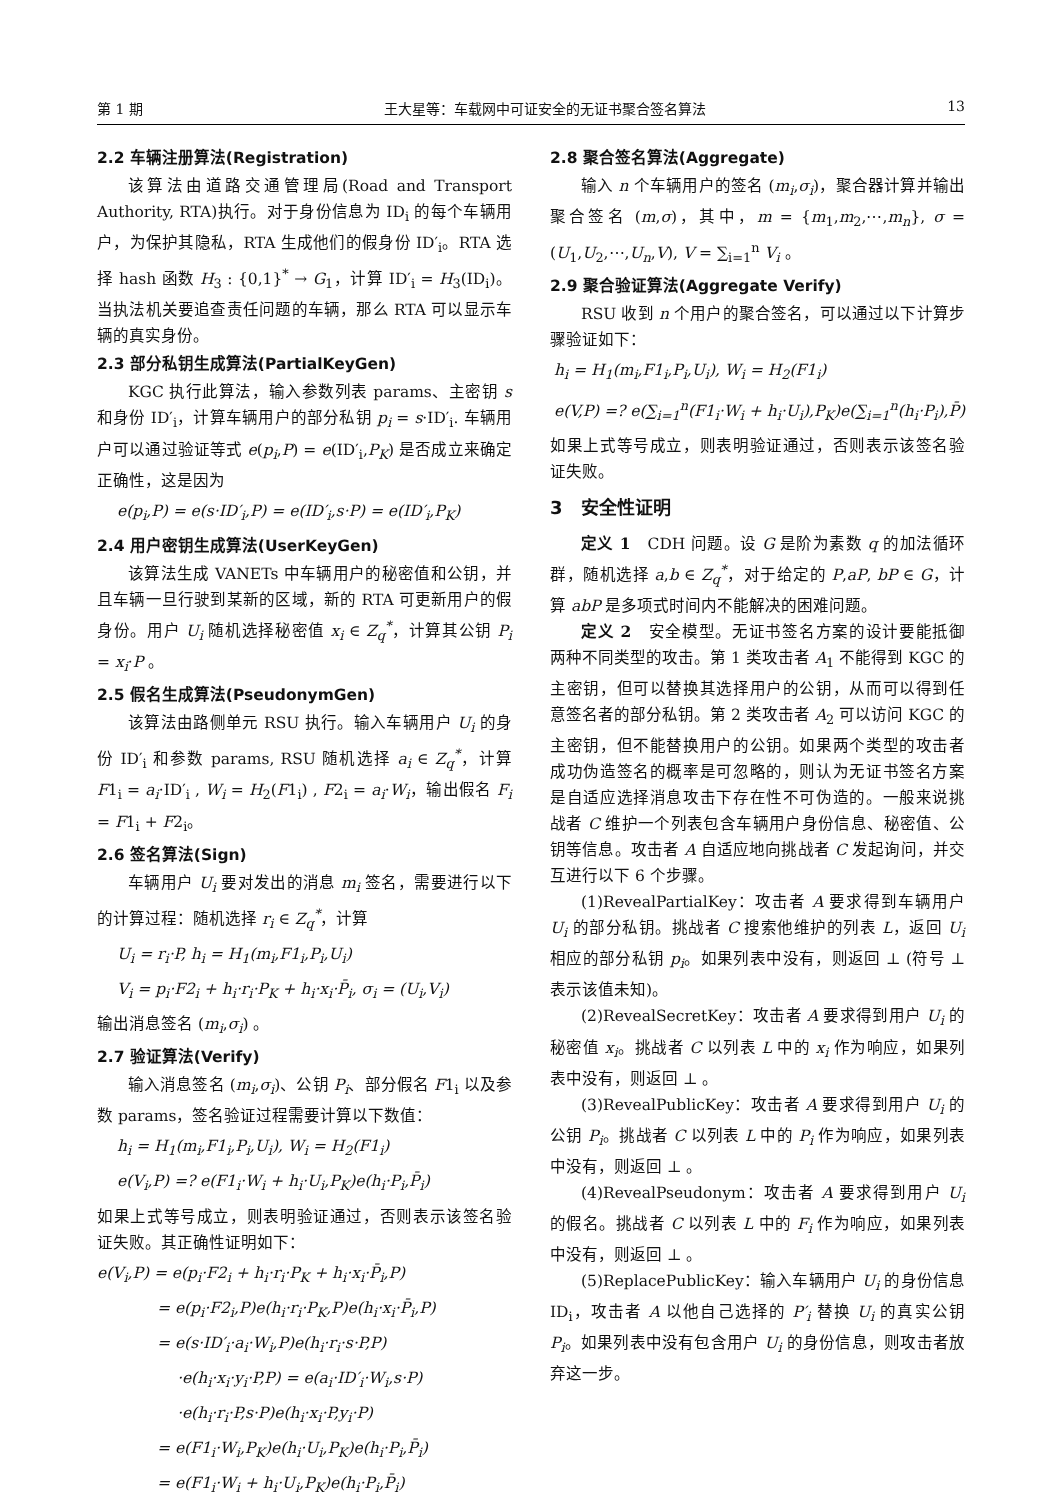第 1 期 王大星等：车载网中可证安全的无证书聚合签名算法 13
2.2 车辆注册算法(Registration)
该算法由道路交通管理局(Road and Transport Authority, RTA)执行。对于身份信息为 ID<sub>i</sub> 的每个车辆用户，为保护其隐私，RTA 生成他们的假身份 ID′<sub>i</sub>。RTA 选择 hash 函数 H<sub>3</sub> : {0,1}<sup>*</sup> → G<sub>1</sub>，计算 ID′<sub>i</sub> = H<sub>3</sub>(ID<sub>i</sub>)。当执法机关要追查责任问题的车辆，那么 RTA 可以显示车辆的真实身份。
2.3 部分私钥生成算法(PartialKeyGen)
KGC 执行此算法，输入参数列表 params、主密钥 s 和身份 ID′<sub>i</sub>，计算车辆用户的部分私钥 p<sub>i</sub> = s·ID′<sub>i</sub>. 车辆用户可以通过验证等式 e(p<sub>i</sub>,P) = e(ID′<sub>i</sub>,P<sub>K</sub>) 是否成立来确定正确性，这是因为
e(p<sub>i</sub>,P) = e(s·ID′<sub>i</sub>,P) = e(ID′<sub>i</sub>,s·P) = e(ID′<sub>i</sub>,P<sub>K</sub>)
2.4 用户密钥生成算法(UserKeyGen)
该算法生成 VANETs 中车辆用户的秘密值和公钥，并且车辆一旦行驶到某新的区域，新的 RTA 可更新用户的假身份。用户 U<sub>i</sub> 随机选择秘密值 x<sub>i</sub> ∈ Z<sub>q</sub><sup>*</sup>，计算其公钥 P<sub>i</sub> = x<sub>i</sub>·P 。
2.5 假名生成算法(PseudonymGen)
该算法由路侧单元 RSU 执行。输入车辆用户 U<sub>i</sub> 的身份 ID′<sub>i</sub> 和参数 params, RSU 随机选择 a<sub>i</sub> ∈ Z<sub>q</sub><sup>*</sup>，计算 F1<sub>i</sub> = a<sub>i</sub>·ID′<sub>i</sub> , W<sub>i</sub> = H<sub>2</sub>(F1<sub>i</sub>) , F2<sub>i</sub> = a<sub>i</sub>·W<sub>i</sub>，输出假名 F<sub>i</sub> = F1<sub>i</sub> + F2<sub>i</sub>。
2.6 签名算法(Sign)
车辆用户 U<sub>i</sub> 要对发出的消息 m<sub>i</sub> 签名，需要进行以下的计算过程：随机选择 r<sub>i</sub> ∈ Z<sub>q</sub><sup>*</sup>，计算
U<sub>i</sub> = r<sub>i</sub>·P, h<sub>i</sub> = H<sub>1</sub>(m<sub>i</sub>,F1<sub>i</sub>,P<sub>i</sub>,U<sub>i</sub>)
V<sub>i</sub> = p<sub>i</sub>·F2<sub>i</sub> + h<sub>i</sub>·r<sub>i</sub>·P<sub>K</sub> + h<sub>i</sub>·x<sub>i</sub>·P̄<sub>i</sub>, σ<sub>i</sub> = (U<sub>i</sub>,V<sub>i</sub>)
输出消息签名 (m<sub>i</sub>,σ<sub>i</sub>) 。
2.7 验证算法(Verify)
输入消息签名 (m<sub>i</sub>,σ<sub>i</sub>)、公钥 P<sub>i</sub>、部分假名 F1<sub>i</sub> 以及参数 params，签名验证过程需要计算以下数值：
h<sub>i</sub> = H<sub>1</sub>(m<sub>i</sub>,F1<sub>i</sub>,P<sub>i</sub>,U<sub>i</sub>), W<sub>i</sub> = H<sub>2</sub>(F1<sub>i</sub>)
e(V<sub>i</sub>,P) =? e(F1<sub>i</sub>·W<sub>i</sub> + h<sub>i</sub>·U<sub>i</sub>,P<sub>K</sub>)e(h<sub>i</sub>·P<sub>i</sub>,P̄<sub>i</sub>)
如果上式等号成立，则表明验证通过，否则表示该签名验证失败。其正确性证明如下：
e(V<sub>i</sub>,P) = e(p<sub>i</sub>·F2<sub>i</sub> + h<sub>i</sub>·r<sub>i</sub>·P<sub>K</sub> + h<sub>i</sub>·x<sub>i</sub>·P̄<sub>i</sub>,P)
= e(p<sub>i</sub>·F2<sub>i</sub>,P)e(h<sub>i</sub>·r<sub>i</sub>·P<sub>K</sub>,P)e(h<sub>i</sub>·x<sub>i</sub>·P̄<sub>i</sub>,P)
= e(s·ID′<sub>i</sub>·a<sub>i</sub>·W<sub>i</sub>,P)e(h<sub>i</sub>·r<sub>i</sub>·s·P,P)
·e(h<sub>i</sub>·x<sub>i</sub>·y<sub>i</sub>·P,P) = e(a<sub>i</sub>·ID′<sub>i</sub>·W<sub>i</sub>,s·P)
·e(h<sub>i</sub>·r<sub>i</sub>·P,s·P)e(h<sub>i</sub>·x<sub>i</sub>·P,y<sub>i</sub>·P)
= e(F1<sub>i</sub>·W<sub>i</sub>,P<sub>K</sub>)e(h<sub>i</sub>·U<sub>i</sub>,P<sub>K</sub>)e(h<sub>i</sub>·P<sub>i</sub>,P̄<sub>i</sub>)
= e(F1<sub>i</sub>·W<sub>i</sub> + h<sub>i</sub>·U<sub>i</sub>,P<sub>K</sub>)e(h<sub>i</sub>·P<sub>i</sub>,P̄<sub>i</sub>)
2.8 聚合签名算法(Aggregate)
输入 n 个车辆用户的签名 (m<sub>i</sub>,σ<sub>i</sub>)，聚合器计算并输出聚合签名 (m,σ)，其中，m = {m<sub>1</sub>,m<sub>2</sub>,⋯,m<sub>n</sub>}, σ = (U<sub>1</sub>,U<sub>2</sub>,⋯,U<sub>n</sub>,V), V = ∑<sub>i=1</sub><sup>n</sup> V<sub>i</sub> 。
2.9 聚合验证算法(Aggregate Verify)
RSU 收到 n 个用户的聚合签名，可以通过以下计算步骤验证如下：
h<sub>i</sub> = H<sub>1</sub>(m<sub>i</sub>,F1<sub>i</sub>,P<sub>i</sub>,U<sub>i</sub>), W<sub>i</sub> = H<sub>2</sub>(F1<sub>i</sub>)
e(V,P) =? e(∑<sub>i=1</sub><sup>n</sup>(F1<sub>i</sub>·W<sub>i</sub> + h<sub>i</sub>·U<sub>i</sub>),P<sub>K</sub>)e(∑<sub>i=1</sub><sup>n</sup>(h<sub>i</sub>·P<sub>i</sub>),P̄)
如果上式等号成立，则表明验证通过，否则表示该签名验证失败。
3　安全性证明
定义 1　CDH 问题。设 G 是阶为素数 q 的加法循环群，随机选择 a,b ∈ Z<sub>q</sub><sup>*</sup>，对于给定的 P,aP, bP ∈ G，计算 abP 是多项式时间内不能解决的困难问题。
定义 2　安全模型。无证书签名方案的设计要能抵御两种不同类型的攻击。第 1 类攻击者 A<sub>1</sub> 不能得到 KGC 的主密钥，但可以替换其选择用户的公钥，从而可以得到任意签名者的部分私钥。第 2 类攻击者 A<sub>2</sub> 可以访问 KGC 的主密钥，但不能替换用户的公钥。如果两个类型的攻击者成功伪造签名的概率是可忽略的，则认为无证书签名方案是自适应选择消息攻击下存在性不可伪造的。一般来说挑战者 C 维护一个列表包含车辆用户身份信息、秘密值、公钥等信息。攻击者 A 自适应地向挑战者 C 发起询问，并交互进行以下 6 个步骤。
(1)RevealPartialKey：攻击者 A 要求得到车辆用户 U<sub>i</sub> 的部分私钥。挑战者 C 搜索他维护的列表 L，返回 U<sub>i</sub> 相应的部分私钥 p<sub>i</sub>。如果列表中没有，则返回 ⊥ (符号 ⊥ 表示该值未知)。
(2)RevealSecretKey：攻击者 A 要求得到用户 U<sub>i</sub> 的秘密值 x<sub>i</sub>。挑战者 C 以列表 L 中的 x<sub>i</sub> 作为响应，如果列表中没有，则返回 ⊥ 。
(3)RevealPublicKey：攻击者 A 要求得到用户 U<sub>i</sub> 的公钥 P<sub>i</sub>。挑战者 C 以列表 L 中的 P<sub>i</sub> 作为响应，如果列表中没有，则返回 ⊥ 。
(4)RevealPseudonym：攻击者 A 要求得到用户 U<sub>i</sub> 的假名。挑战者 C 以列表 L 中的 F<sub>i</sub> 作为响应，如果列表中没有，则返回 ⊥ 。
(5)ReplacePublicKey：输入车辆用户 U<sub>i</sub> 的身份信息 ID<sub>i</sub>，攻击者 A 以他自己选择的 P′<sub>i</sub> 替换 U<sub>i</sub> 的真实公钥 P<sub>i</sub>。如果列表中没有包含用户 U<sub>i</sub> 的身份信息，则攻击者放弃这一步。